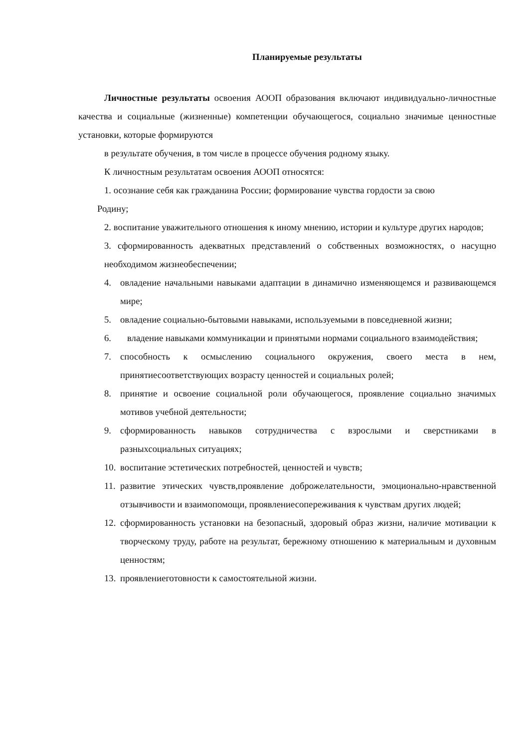Планируемые результаты
Личностные результаты освоения АООП образования включают индивидуально-личностные качества и социальные (жизненные) компетенции обучающегося, социально значимые ценностные установки, которые формируются
в результате обучения, в том числе в процессе обучения родному языку.
К личностным результатам освоения АООП относятся:
1. осознание себя как гражданина России; формирование чувства гордости за свою
Родину;
2. воспитание уважительного отношения к иному мнению, истории и культуре других народов;
3. сформированность адекватных представлений о собственных возможностях, о насущно необходимом жизнеобеспечении;
4. овладение начальными навыками адаптации в динамично изменяющемся и развивающемся мире;
5. овладение социально-бытовыми навыками, используемыми в повседневной жизни;
6. владение навыками коммуникации и принятыми нормами социального взаимодействия;
7. способность к осмыслению социального окружения, своего места в нем, принятиесоответствующих возрасту ценностей и социальных ролей;
8. принятие и освоение социальной роли обучающегося, проявление социально значимых мотивов учебной деятельности;
9. сформированность навыков сотрудничества с взрослыми и сверстниками в разныхсоциальных ситуациях;
10. воспитание эстетических потребностей, ценностей и чувств;
11. развитие этических чувств,проявление доброжелательности, эмоционально-нравственной отзывчивости и взаимопомощи, проявлениесопереживания к чувствам других людей;
12. сформированность установки на безопасный, здоровый образ жизни, наличие мотивации к творческому труду, работе на результат, бережному отношению к материальным и духовным ценностям;
13. проявлениеготовности к самостоятельной жизни.